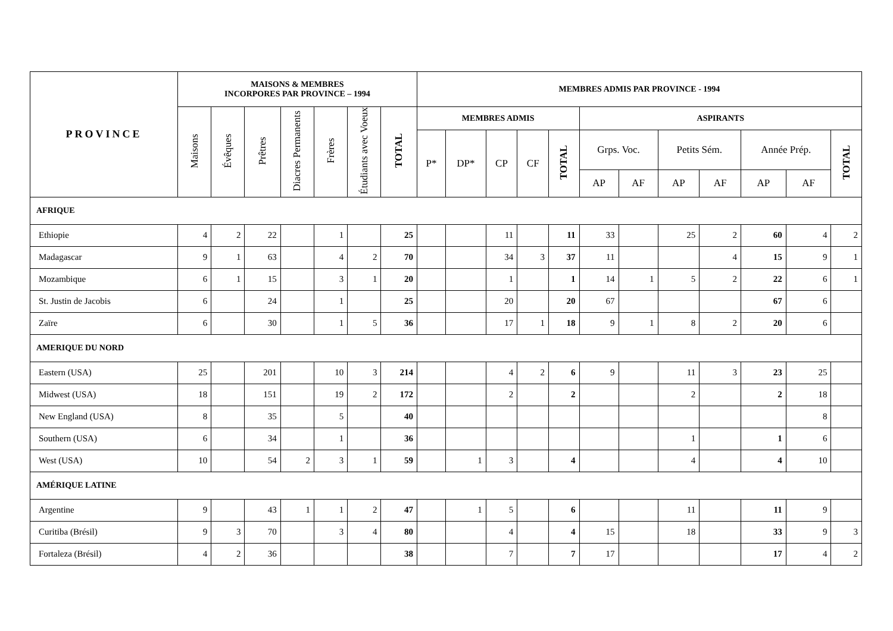| PROVINCE | MAISONS & MEMBRES INCORPORES PAR PROVINCE – 1994 | | | | | | | MEMBRES ADMIS PAR PROVINCE - 1994 | | | | | | | | | | | |
| --- | --- | --- | --- | --- | --- | --- | --- | --- | --- | --- | --- | --- | --- | --- | --- | --- | --- | --- | --- |
| | Maisons | Évêques | Prêtres | Diacres Permanents | Frères | Étudiants avec Voeux | TOTAL | MEMBRES ADMIS | | | | | ASPIRANTS | | | | | | |
| | | | | | | | | P* | DP* | CP | CF | TOTAL | Grps. Voc. | | Petits Sém. | | Année Prép. | | TOTAL |
| | | | | | | | | | | | | | AP | AF | AP | AF | AP | AF | |
| AFRIQUE | | | | | | | | | | | | | | | | | | | |
| Ethiopie | 4 | 2 | 22 | | 1 | | 25 | | | 11 | | 11 | 33 | | 25 | 2 | 60 | 4 | 2 |
| Madagascar | 9 | 1 | 63 | | 4 | 2 | 70 | | | 34 | 3 | 37 | 11 | | | 4 | 15 | 9 | 1 |
| Mozambique | 6 | 1 | 15 | | 3 | 1 | 20 | | | 1 | | 1 | 14 | 1 | 5 | 2 | 22 | 6 | 1 |
| St. Justin de Jacobis | 6 | | 24 | | 1 | | 25 | | | 20 | | 20 | 67 | | | | 67 | 6 | |
| Zaïre | 6 | | 30 | | 1 | 5 | 36 | | | 17 | 1 | 18 | 9 | 1 | 8 | 2 | 20 | 6 | |
| AMERIQUE DU NORD | | | | | | | | | | | | | | | | | | | |
| Eastern (USA) | 25 | | 201 | | 10 | 3 | 214 | | | 4 | 2 | 6 | 9 | | 11 | 3 | 23 | 25 | |
| Midwest (USA) | 18 | | 151 | | 19 | 2 | 172 | | | 2 | | 2 | | | 2 | | 2 | 18 | |
| New England (USA) | 8 | | 35 | | 5 | | 40 | | | | | | | | | | | 8 | |
| Southern (USA) | 6 | | 34 | | 1 | | 36 | | | | | | | | 1 | | 1 | 6 | |
| West (USA) | 10 | | 54 | 2 | 3 | 1 | 59 | | 1 | 3 | | 4 | | | 4 | | 4 | 10 | |
| AMÉRIQUE LATINE | | | | | | | | | | | | | | | | | | | |
| Argentine | 9 | | 43 | 1 | 1 | 2 | 47 | | 1 | 5 | | 6 | | | 11 | | 11 | 9 | |
| Curitiba (Brésil) | 9 | 3 | 70 | | 3 | 4 | 80 | | | 4 | | 4 | 15 | | 18 | | 33 | 9 | 3 |
| Fortaleza (Brésil) | 4 | 2 | 36 | | | | 38 | | | 7 | | 7 | 17 | | | | 17 | 4 | 2 |